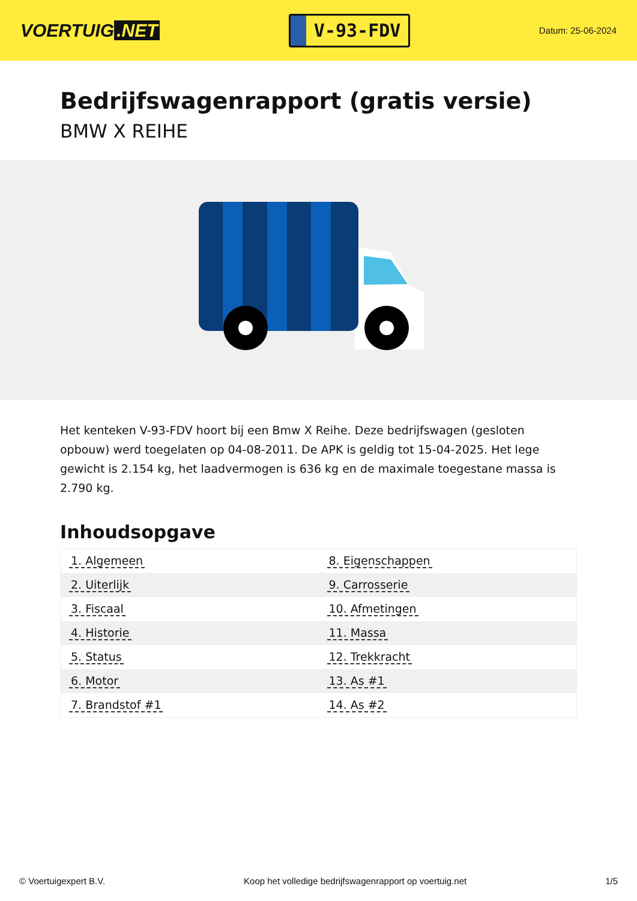VOERTUIG.NET
V-93-FDV
Datum: 25-06-2024
Bedrijfswagenrapport (gratis versie)
BMW X REIHE
Het kenteken V-93-FDV hoort bij een Bmw X Reihe. Deze bedrijfswagen (gesloten opbouw) werd toegelaten op 04-08-2011. De APK is geldig tot 15-04-2025. Het lege gewicht is 2.154 kg, het laadvermogen is 636 kg en de maximale toegestane massa is 2.790 kg.
Inhoudsopgave
| 1. Algemeen | 8. Eigenschappen |
| 2. Uiterlijk | 9. Carrosserie |
| 3. Fiscaal | 10. Afmetingen |
| 4. Historie | 11. Massa |
| 5. Status | 12. Trekkracht |
| 6. Motor | 13. As #1 |
| 7. Brandstof #1 | 14. As #2 |
© Voertuigexpert B.V. Koop het volledige bedrijfswagenrapport op voertuig.net 1/5